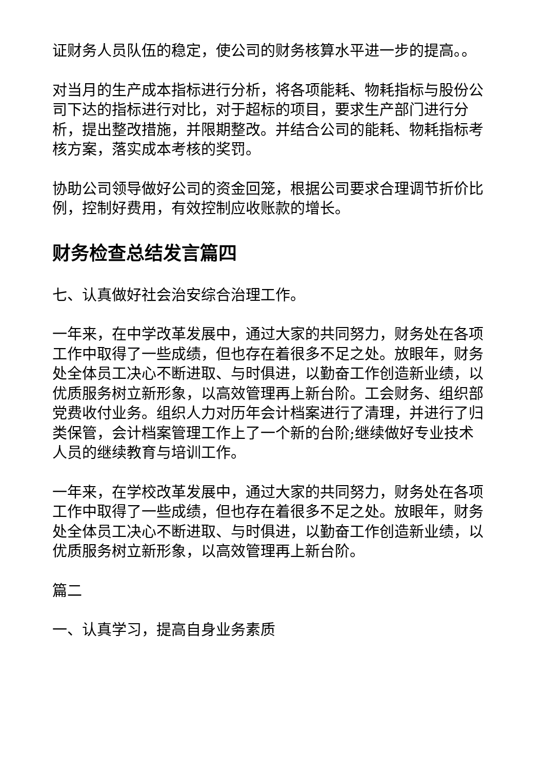证财务人员队伍的稳定，使公司的财务核算水平进一步的提高。。
对当月的生产成本指标进行分析，将各项能耗、物耗指标与股份公司下达的指标进行对比，对于超标的项目，要求生产部门进行分析，提出整改措施，并限期整改。并结合公司的能耗、物耗指标考核方案，落实成本考核的奖罚。
协助公司领导做好公司的资金回笼，根据公司要求合理调节折价比例，控制好费用，有效控制应收账款的增长。
财务检查总结发言篇四
七、认真做好社会治安综合治理工作。
一年来，在中学改革发展中，通过大家的共同努力，财务处在各项工作中取得了一些成绩，但也存在着很多不足之处。放眼年，财务处全体员工决心不断进取、与时俱进，以勤奋工作创造新业绩，以优质服务树立新形象，以高效管理再上新台阶。工会财务、组织部党费收付业务。组织人力对历年会计档案进行了清理，并进行了归类保管，会计档案管理工作上了一个新的台阶;继续做好专业技术人员的继续教育与培训工作。
一年来，在学校改革发展中，通过大家的共同努力，财务处在各项工作中取得了一些成绩，但也存在着很多不足之处。放眼年，财务处全体员工决心不断进取、与时俱进，以勤奋工作创造新业绩，以优质服务树立新形象，以高效管理再上新台阶。
篇二
一、认真学习，提高自身业务素质